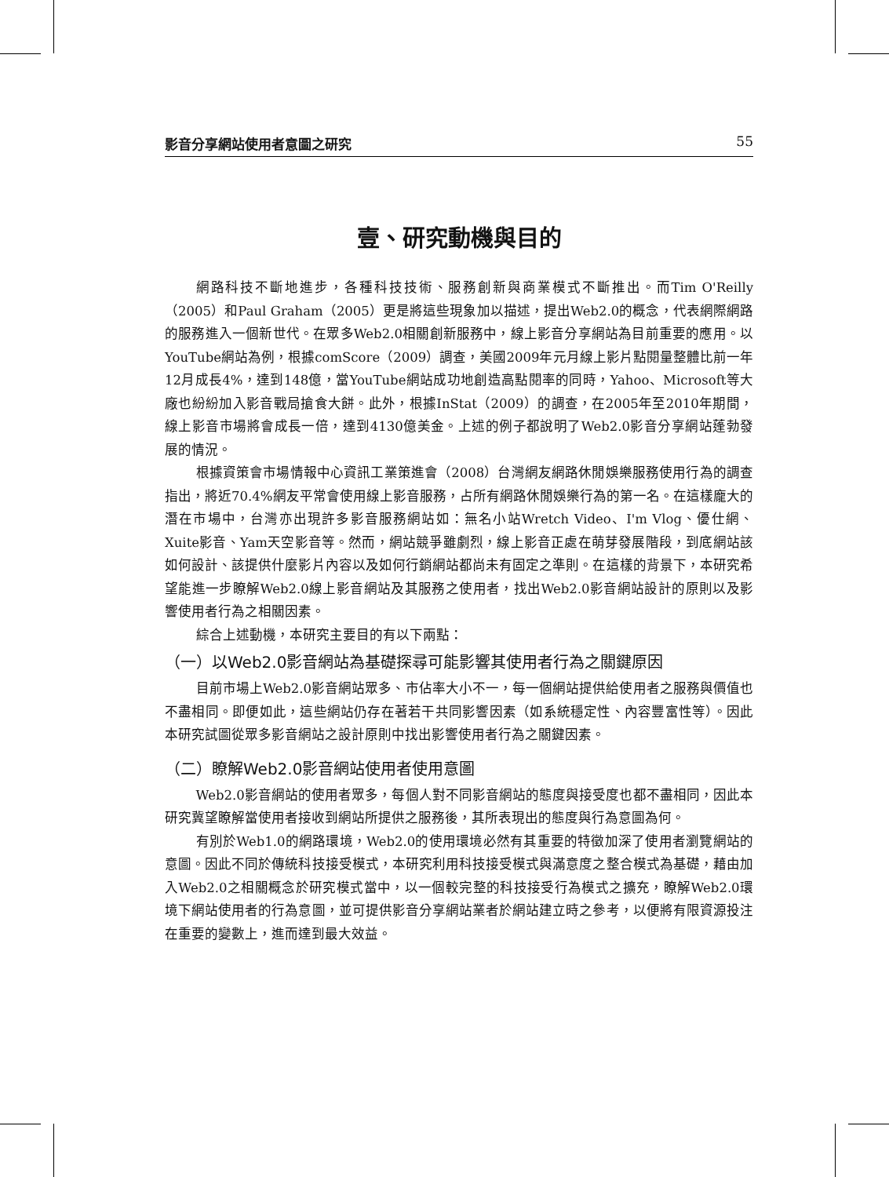影音分享網站使用者意圖之研究 55
壹、研究動機與目的
網路科技不斷地進步，各種科技技術、服務創新與商業模式不斷推出。而Tim O'Reilly（2005）和Paul Graham（2005）更是將這些現象加以描述，提出Web2.0的概念，代表網際網路的服務進入一個新世代。在眾多Web2.0相關創新服務中，線上影音分享網站為目前重要的應用。以YouTube網站為例，根據comScore（2009）調查，美國2009年元月線上影片點閱量整體比前一年12月成長4%，達到148億，當YouTube網站成功地創造高點閱率的同時，Yahoo、Microsoft等大廠也紛紛加入影音戰局搶食大餅。此外，根據InStat（2009）的調查，在2005年至2010年期間，線上影音市場將會成長一倍，達到4130億美金。上述的例子都說明了Web2.0影音分享網站蓬勃發展的情況。
根據資策會市場情報中心資訊工業策進會（2008）台灣網友網路休閒娛樂服務使用行為的調查指出，將近70.4%網友平常會使用線上影音服務，占所有網路休閒娛樂行為的第一名。在這樣龐大的潛在市場中，台灣亦出現許多影音服務網站如：無名小站Wretch Video、I'm Vlog、優仕網、Xuite影音、Yam天空影音等。然而，網站競爭雖劇烈，線上影音正處在萌芽發展階段，到底網站該如何設計、該提供什麼影片內容以及如何行銷網站都尚未有固定之準則。在這樣的背景下，本研究希望能進一步瞭解Web2.0線上影音網站及其服務之使用者，找出Web2.0影音網站設計的原則以及影響使用者行為之相關因素。
綜合上述動機，本研究主要目的有以下兩點：
（一）以Web2.0影音網站為基礎探尋可能影響其使用者行為之關鍵原因
目前市場上Web2.0影音網站眾多、市佔率大小不一，每一個網站提供給使用者之服務與價值也不盡相同。即便如此，這些網站仍存在著若干共同影響因素（如系統穩定性、內容豐富性等）。因此本研究試圖從眾多影音網站之設計原則中找出影響使用者行為之關鍵因素。
（二）瞭解Web2.0影音網站使用者使用意圖
Web2.0影音網站的使用者眾多，每個人對不同影音網站的態度與接受度也都不盡相同，因此本研究冀望瞭解當使用者接收到網站所提供之服務後，其所表現出的態度與行為意圖為何。
有別於Web1.0的網路環境，Web2.0的使用環境必然有其重要的特徵加深了使用者瀏覽網站的意圖。因此不同於傳統科技接受模式，本研究利用科技接受模式與滿意度之整合模式為基礎，藉由加入Web2.0之相關概念於研究模式當中，以一個較完整的科技接受行為模式之擴充，瞭解Web2.0環境下網站使用者的行為意圖，並可提供影音分享網站業者於網站建立時之參考，以便將有限資源投注在重要的變數上，進而達到最大效益。